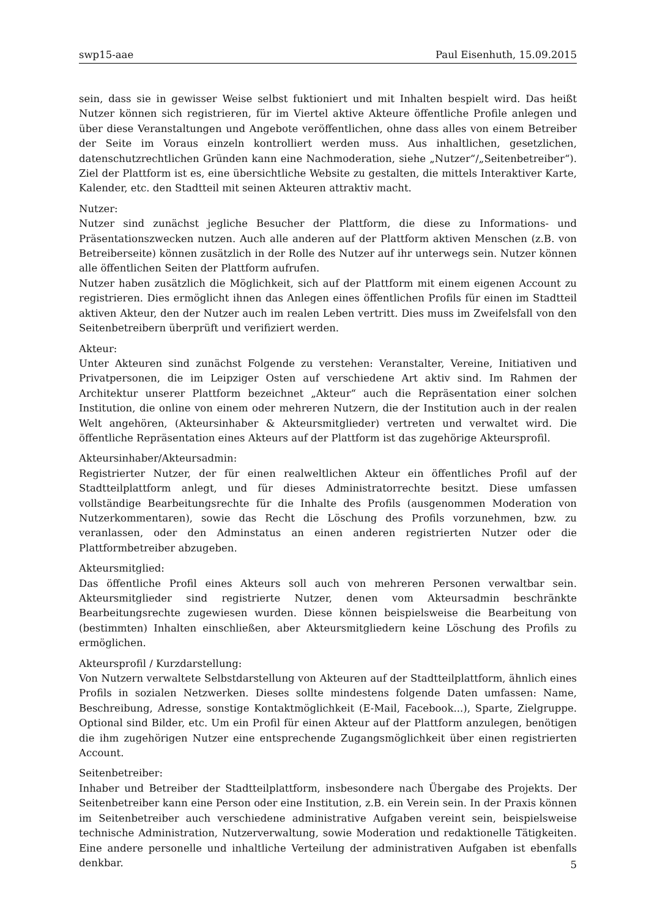swp15-aae Paul Eisenhuth, 15.09.2015
sein, dass sie in gewisser Weise selbst fuktioniert und mit Inhalten bespielt wird. Das heißt Nutzer können sich registrieren, für im Viertel aktive Akteure öffentliche Profile anlegen und über diese Veranstaltungen und Angebote veröffentlichen, ohne dass alles von einem Betreiber der Seite im Voraus einzeln kontrolliert werden muss. Aus inhaltlichen, gesetzlichen, datenschutzrechtlichen Gründen kann eine Nachmoderation, siehe „Nutzer“/„Seitenbetreiber“). Ziel der Plattform ist es, eine übersichtliche Website zu gestalten, die mittels Interaktiver Karte, Kalender, etc. den Stadtteil mit seinen Akteuren attraktiv macht.
Nutzer:
Nutzer sind zunächst jegliche Besucher der Plattform, die diese zu Informations- und Präsentationszwecken nutzen. Auch alle anderen auf der Plattform aktiven Menschen (z.B. von Betreiberseite) können zusätzlich in der Rolle des Nutzer auf ihr unterwegs sein. Nutzer können alle öffentlichen Seiten der Plattform aufrufen.
Nutzer haben zusätzlich die Möglichkeit, sich auf der Plattform mit einem eigenen Account zu registrieren. Dies ermöglicht ihnen das Anlegen eines öffentlichen Profils für einen im Stadtteil aktiven Akteur, den der Nutzer auch im realen Leben vertritt. Dies muss im Zweifelsfall von den Seitenbetreibern überprüft und verifiziert werden.
Akteur:
Unter Akteuren sind zunächst Folgende zu verstehen: Veranstalter, Vereine, Initiativen und Privatpersonen, die im Leipziger Osten auf verschiedene Art aktiv sind. Im Rahmen der Architektur unserer Plattform bezeichnet „Akteur“ auch die Repräsentation einer solchen Institution, die online von einem oder mehreren Nutzern, die der Institution auch in der realen Welt angehören, (Akteursinhaber & Akteursmitglieder) vertreten und verwaltet wird. Die öffentliche Repräsentation eines Akteurs auf der Plattform ist das zugehörige Akteursprofil.
Akteursinhaber/Akteursadmin:
Registrierter Nutzer, der für einen realweltlichen Akteur ein öffentliches Profil auf der Stadtteilplattform anlegt, und für dieses Administratorrechte besitzt. Diese umfassen vollständige Bearbeitungsrechte für die Inhalte des Profils (ausgenommen Moderation von Nutzerkommentaren), sowie das Recht die Löschung des Profils vorzunehmen, bzw. zu veranlassen, oder den Adminstatus an einen anderen registrierten Nutzer oder die Plattformbetreiber abzugeben.
Akteursmitglied:
Das öffentliche Profil eines Akteurs soll auch von mehreren Personen verwaltbar sein. Akteursmitglieder sind registrierte Nutzer, denen vom Akteursadmin beschränkte Bearbeitungsrechte zugewiesen wurden. Diese können beispielsweise die Bearbeitung von (bestimmten) Inhalten einschließen, aber Akteursmitgliedern keine Löschung des Profils zu ermöglichen.
Akteursprofil / Kurzdarstellung:
Von Nutzern verwaltete Selbstdarstellung von Akteuren auf der Stadtteilplattform, ähnlich eines Profils in sozialen Netzwerken. Dieses sollte mindestens folgende Daten umfassen: Name, Beschreibung, Adresse, sonstige Kontaktmöglichkeit (E-Mail, Facebook...), Sparte, Zielgruppe. Optional sind Bilder, etc. Um ein Profil für einen Akteur auf der Plattform anzulegen, benötigen die ihm zugehörigen Nutzer eine entsprechende Zugangsmöglichkeit über einen registrierten Account.
Seitenbetreiber:
Inhaber und Betreiber der Stadtteilplattform, insbesondere nach Übergabe des Projekts. Der Seitenbetreiber kann eine Person oder eine Institution, z.B. ein Verein sein. In der Praxis können im Seitenbetreiber auch verschiedene administrative Aufgaben vereint sein, beispielsweise technische Administration, Nutzerverwaltung, sowie Moderation und redaktionelle Tätigkeiten. Eine andere personelle und inhaltliche Verteilung der administrativen Aufgaben ist ebenfalls denkbar.
5